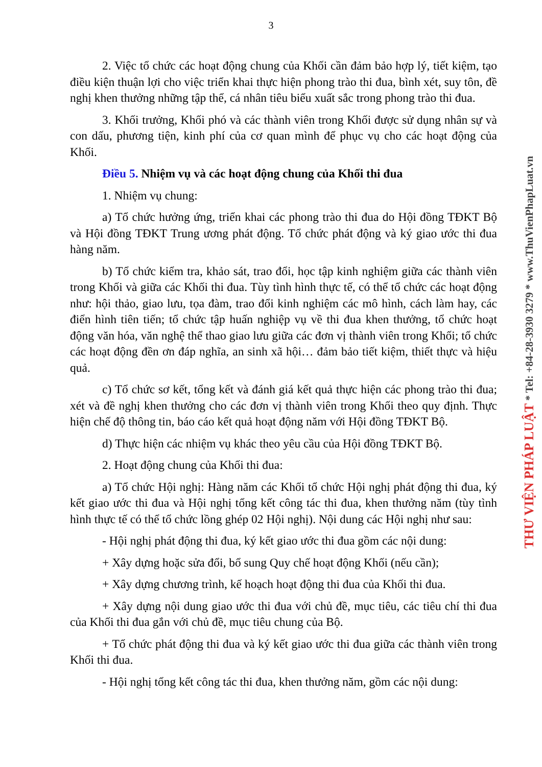3
2. Việc tổ chức các hoạt động chung của Khối cần đảm bảo hợp lý, tiết kiệm, tạo điều kiện thuận lợi cho việc triển khai thực hiện phong trào thi đua, bình xét, suy tôn, đề nghị khen thưởng những tập thể, cá nhân tiêu biểu xuất sắc trong phong trào thi đua.
3. Khối trưởng, Khối phó và các thành viên trong Khối được sử dụng nhân sự và con dấu, phương tiện, kinh phí của cơ quan mình để phục vụ cho các hoạt động của Khối.
Điều 5. Nhiệm vụ và các hoạt động chung của Khối thi đua
1. Nhiệm vụ chung:
a) Tổ chức hưởng ứng, triển khai các phong trào thi đua do Hội đồng TĐKT Bộ và Hội đồng TĐKT Trung ương phát động. Tổ chức phát động và ký giao ước thi đua hàng năm.
b) Tổ chức kiểm tra, khảo sát, trao đổi, học tập kinh nghiệm giữa các thành viên trong Khối và giữa các Khối thi đua. Tùy tình hình thực tế, có thể tổ chức các hoạt động như: hội thảo, giao lưu, tọa đàm, trao đổi kinh nghiệm các mô hình, cách làm hay, các điển hình tiên tiến; tổ chức tập huấn nghiệp vụ về thi đua khen thưởng, tổ chức hoạt động văn hóa, văn nghệ thể thao giao lưu giữa các đơn vị thành viên trong Khối; tổ chức các hoạt động đền ơn đáp nghĩa, an sinh xã hội… đảm bảo tiết kiệm, thiết thực và hiệu quả.
c) Tổ chức sơ kết, tổng kết và đánh giá kết quả thực hiện các phong trào thi đua; xét và đề nghị khen thưởng cho các đơn vị thành viên trong Khối theo quy định. Thực hiện chế độ thông tin, báo cáo kết quả hoạt động năm với Hội đồng TĐKT Bộ.
d) Thực hiện các nhiệm vụ khác theo yêu cầu của Hội đồng TĐKT Bộ.
2. Hoạt động chung của Khối thi đua:
a) Tổ chức Hội nghị: Hàng năm các Khối tổ chức Hội nghị phát động thi đua, ký kết giao ước thi đua và Hội nghị tổng kết công tác thi đua, khen thưởng năm (tùy tình hình thực tế có thể tổ chức lồng ghép 02 Hội nghị). Nội dung các Hội nghị như sau:
- Hội nghị phát động thi đua, ký kết giao ước thi đua gồm các nội dung:
+ Xây dựng hoặc sửa đổi, bổ sung Quy chế hoạt động Khối (nếu cần);
+ Xây dựng chương trình, kế hoạch hoạt động thi đua của Khối thi đua.
+ Xây dựng nội dung giao ước thi đua với chủ đề, mục tiêu, các tiêu chí thi đua của Khối thi đua gắn với chủ đề, mục tiêu chung của Bộ.
+ Tổ chức phát động thi đua và ký kết giao ước thi đua giữa các thành viên trong Khối thi đua.
- Hội nghị tổng kết công tác thi đua, khen thưởng năm, gồm các nội dung:
THƯ VIỆN PHÁP LUẬT * Tel: +84-28-3930 3279 * www.ThuVienPhapLuat.vn